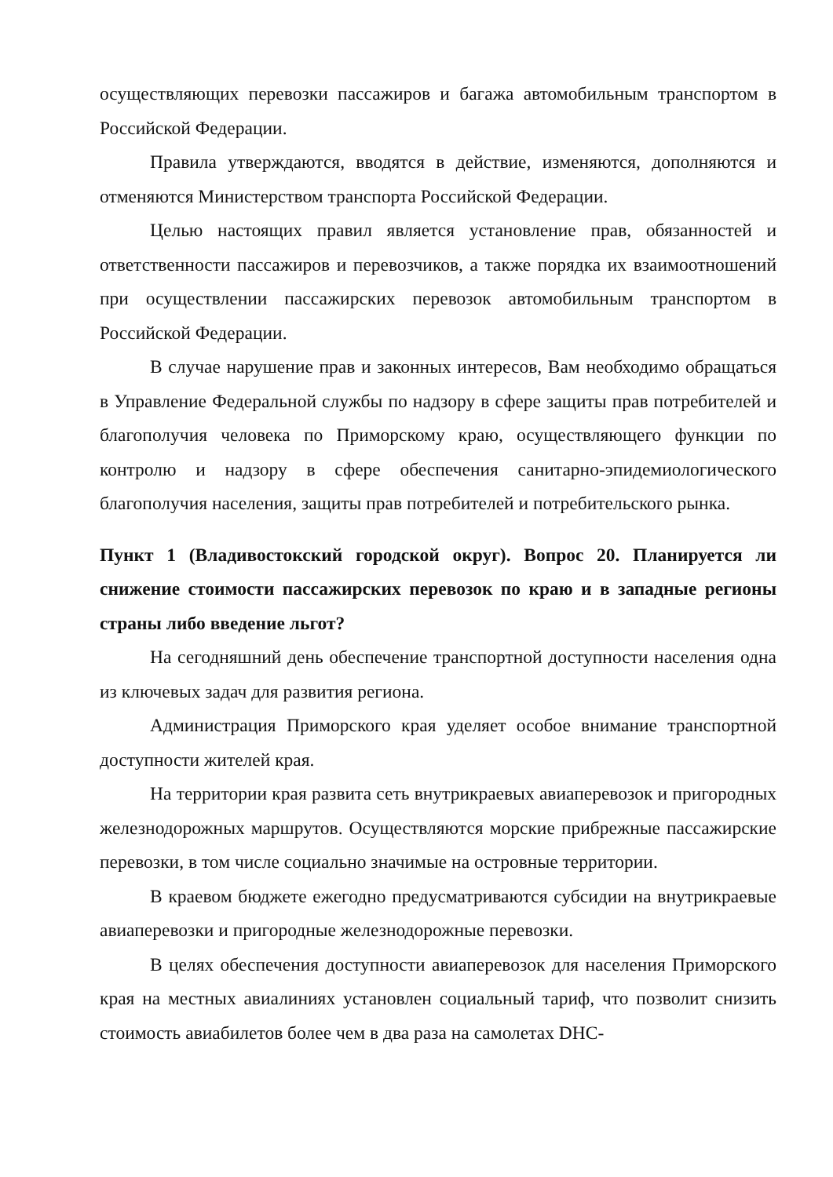осуществляющих перевозки пассажиров и багажа автомобильным транспортом в Российской Федерации.
Правила утверждаются, вводятся в действие, изменяются, дополняются и отменяются Министерством транспорта Российской Федерации.
Целью настоящих правил является установление прав, обязанностей и ответственности пассажиров и перевозчиков, а также порядка их взаимоотношений при осуществлении пассажирских перевозок автомобильным транспортом в Российской Федерации.
В случае нарушение прав и законных интересов, Вам необходимо обращаться в Управление Федеральной службы по надзору в сфере защиты прав потребителей и благополучия человека по Приморскому краю, осуществляющего функции по контролю и надзору в сфере обеспечения санитарно-эпидемиологического благополучия населения, защиты прав потребителей и потребительского рынка.
Пункт 1 (Владивостокский городской округ). Вопрос 20. Планируется ли снижение стоимости пассажирских перевозок по краю и в западные регионы страны либо введение льгот?
На сегодняшний день обеспечение транспортной доступности населения одна из ключевых задач для развития региона.
Администрация Приморского края уделяет особое внимание транспортной доступности жителей края.
На территории края развита сеть внутрикраевых авиаперевозок и пригородных железнодорожных маршрутов. Осуществляются морские прибрежные пассажирские перевозки, в том числе социально значимые на островные территории.
В краевом бюджете ежегодно предусматриваются субсидии на внутрикраевые авиаперевозки и пригородные железнодорожные перевозки.
В целях обеспечения доступности авиаперевозок для населения Приморского края на местных авиалиниях установлен социальный тариф, что позволит снизить стоимость авиабилетов более чем в два раза на самолетах DHC-